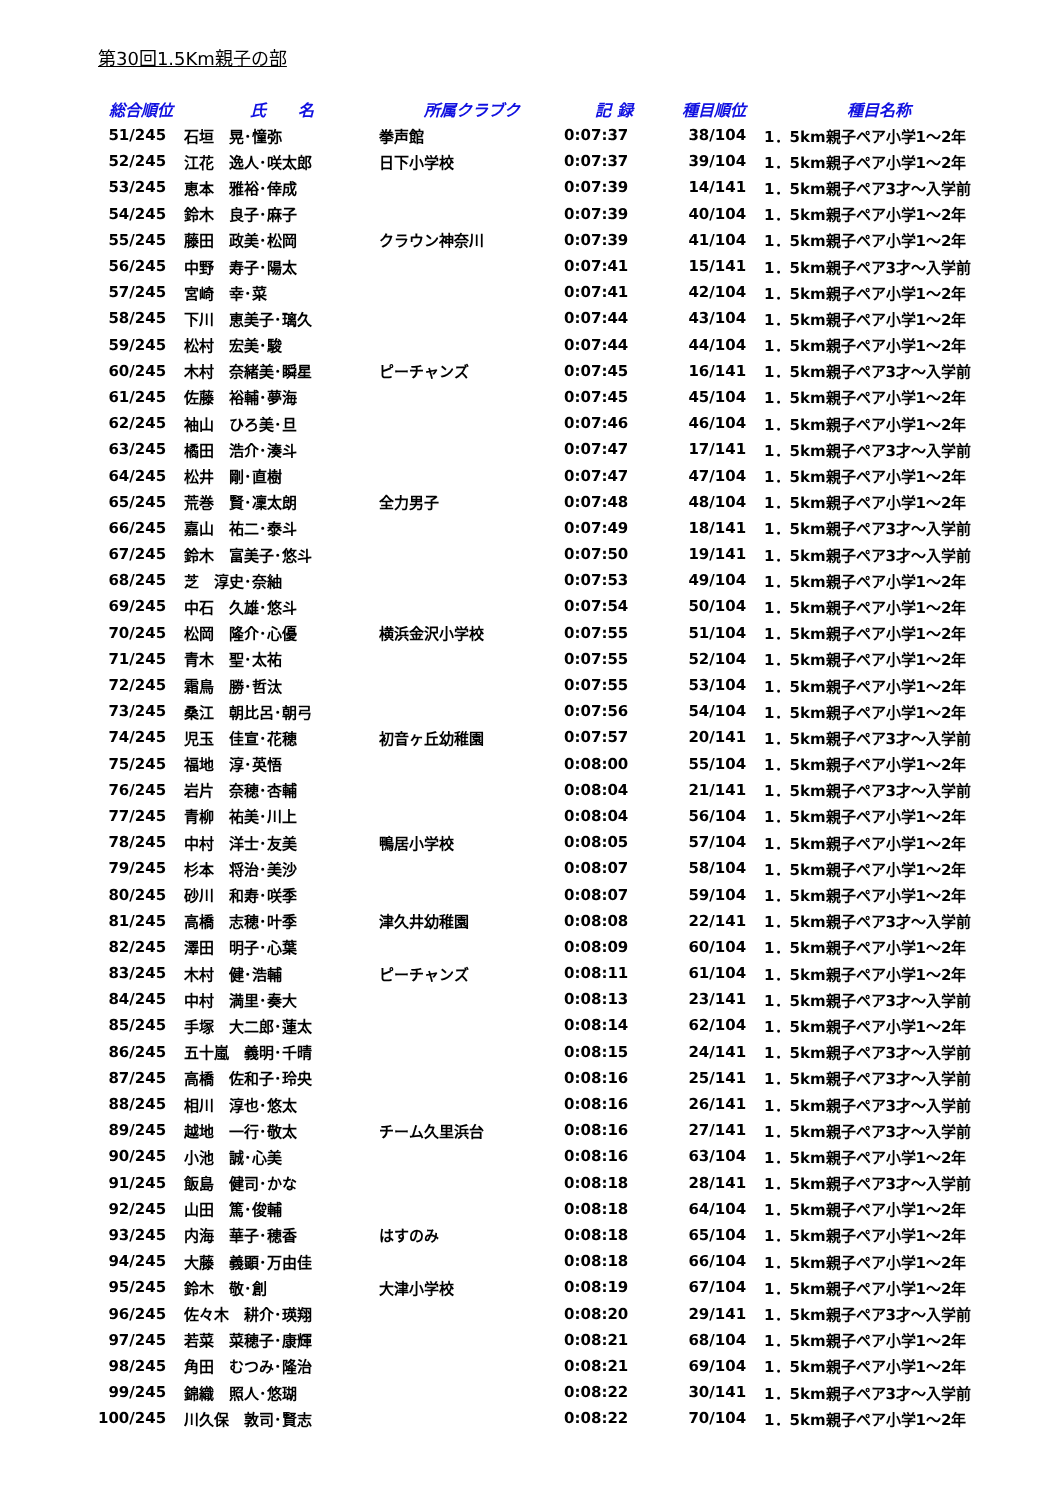第30回1.5Km親子の部
| 総合順位 | 氏 名 | 所属クラブク | 記 録 | 種目順位 | 種目名称 |
| --- | --- | --- | --- | --- | --- |
| 51/245 | 石垣 晃･憧弥 | 拳声館 | 0:07:37 | 38/104 | 1．5km親子ペア小学1～2年 |
| 52/245 | 江花 逸人･咲太郎 | 日下小学校 | 0:07:37 | 39/104 | 1．5km親子ペア小学1～2年 |
| 53/245 | 恵本 雅裕･倖成 | | 0:07:39 | 14/141 | 1．5km親子ペア3才～入学前 |
| 54/245 | 鈴木 良子･麻子 | | 0:07:39 | 40/104 | 1．5km親子ペア小学1～2年 |
| 55/245 | 藤田 政美･松岡 | クラウン神奈川 | 0:07:39 | 41/104 | 1．5km親子ペア小学1～2年 |
| 56/245 | 中野 寿子･陽太 | | 0:07:41 | 15/141 | 1．5km親子ペア3才～入学前 |
| 57/245 | 宮崎 幸･菜 | | 0:07:41 | 42/104 | 1．5km親子ペア小学1～2年 |
| 58/245 | 下川 恵美子･璃久 | | 0:07:44 | 43/104 | 1．5km親子ペア小学1～2年 |
| 59/245 | 松村 宏美･駿 | | 0:07:44 | 44/104 | 1．5km親子ペア小学1～2年 |
| 60/245 | 木村 奈緒美･瞬星 | ピーチャンズ | 0:07:45 | 16/141 | 1．5km親子ペア3才～入学前 |
| 61/245 | 佐藤 裕輔･夢海 | | 0:07:45 | 45/104 | 1．5km親子ペア小学1～2年 |
| 62/245 | 袖山 ひろ美･旦 | | 0:07:46 | 46/104 | 1．5km親子ペア小学1～2年 |
| 63/245 | 橘田 浩介･湊斗 | | 0:07:47 | 17/141 | 1．5km親子ペア3才～入学前 |
| 64/245 | 松井 剛･直樹 | | 0:07:47 | 47/104 | 1．5km親子ペア小学1～2年 |
| 65/245 | 荒巻 賢･凜太朗 | 全力男子 | 0:07:48 | 48/104 | 1．5km親子ペア小学1～2年 |
| 66/245 | 嘉山 祐二･泰斗 | | 0:07:49 | 18/141 | 1．5km親子ペア3才～入学前 |
| 67/245 | 鈴木 富美子･悠斗 | | 0:07:50 | 19/141 | 1．5km親子ペア3才～入学前 |
| 68/245 | 芝 淳史･奈紬 | | 0:07:53 | 49/104 | 1．5km親子ペア小学1～2年 |
| 69/245 | 中石 久雄･悠斗 | | 0:07:54 | 50/104 | 1．5km親子ペア小学1～2年 |
| 70/245 | 松岡 隆介･心優 | 横浜金沢小学校 | 0:07:55 | 51/104 | 1．5km親子ペア小学1～2年 |
| 71/245 | 青木 聖･太祐 | | 0:07:55 | 52/104 | 1．5km親子ペア小学1～2年 |
| 72/245 | 霜鳥 勝･哲汰 | | 0:07:55 | 53/104 | 1．5km親子ペア小学1～2年 |
| 73/245 | 桑江 朝比呂･朝弓 | | 0:07:56 | 54/104 | 1．5km親子ペア小学1～2年 |
| 74/245 | 児玉 佳宣･花穂 | 初音ヶ丘幼稚園 | 0:07:57 | 20/141 | 1．5km親子ペア3才～入学前 |
| 75/245 | 福地 淳･英悟 | | 0:08:00 | 55/104 | 1．5km親子ペア小学1～2年 |
| 76/245 | 岩片 奈穂･杏輔 | | 0:08:04 | 21/141 | 1．5km親子ペア3才～入学前 |
| 77/245 | 青柳 祐美･川上 | | 0:08:04 | 56/104 | 1．5km親子ペア小学1～2年 |
| 78/245 | 中村 洋士･友美 | 鴨居小学校 | 0:08:05 | 57/104 | 1．5km親子ペア小学1～2年 |
| 79/245 | 杉本 将治･美沙 | | 0:08:07 | 58/104 | 1．5km親子ペア小学1～2年 |
| 80/245 | 砂川 和寿･咲季 | | 0:08:07 | 59/104 | 1．5km親子ペア小学1～2年 |
| 81/245 | 高橋 志穂･叶季 | 津久井幼稚園 | 0:08:08 | 22/141 | 1．5km親子ペア3才～入学前 |
| 82/245 | 澤田 明子･心葉 | | 0:08:09 | 60/104 | 1．5km親子ペア小学1～2年 |
| 83/245 | 木村 健･浩輔 | ピーチャンズ | 0:08:11 | 61/104 | 1．5km親子ペア小学1～2年 |
| 84/245 | 中村 満里･奏大 | | 0:08:13 | 23/141 | 1．5km親子ペア3才～入学前 |
| 85/245 | 手塚 大二郎･蓮太 | | 0:08:14 | 62/104 | 1．5km親子ペア小学1～2年 |
| 86/245 | 五十嵐 義明･千晴 | | 0:08:15 | 24/141 | 1．5km親子ペア3才～入学前 |
| 87/245 | 高橋 佐和子･玲央 | | 0:08:16 | 25/141 | 1．5km親子ペア3才～入学前 |
| 88/245 | 相川 淳也･悠太 | | 0:08:16 | 26/141 | 1．5km親子ペア3才～入学前 |
| 89/245 | 越地 一行･敬太 | チーム久里浜台 | 0:08:16 | 27/141 | 1．5km親子ペア3才～入学前 |
| 90/245 | 小池 誠･心美 | | 0:08:16 | 63/104 | 1．5km親子ペア小学1～2年 |
| 91/245 | 飯島 健司･かな | | 0:08:18 | 28/141 | 1．5km親子ペア3才～入学前 |
| 92/245 | 山田 篤･俊輔 | | 0:08:18 | 64/104 | 1．5km親子ペア小学1～2年 |
| 93/245 | 内海 華子･穂香 | はすのみ | 0:08:18 | 65/104 | 1．5km親子ペア小学1～2年 |
| 94/245 | 大藤 義顕･万由佳 | | 0:08:18 | 66/104 | 1．5km親子ペア小学1～2年 |
| 95/245 | 鈴木 敬･創 | 大津小学校 | 0:08:19 | 67/104 | 1．5km親子ペア小学1～2年 |
| 96/245 | 佐々木 耕介･瑛翔 | | 0:08:20 | 29/141 | 1．5km親子ペア3才～入学前 |
| 97/245 | 若菜 菜穂子･康輝 | | 0:08:21 | 68/104 | 1．5km親子ペア小学1～2年 |
| 98/245 | 角田 むつみ･隆治 | | 0:08:21 | 69/104 | 1．5km親子ペア小学1～2年 |
| 99/245 | 錦織 照人･悠瑚 | | 0:08:22 | 30/141 | 1．5km親子ペア3才～入学前 |
| 100/245 | 川久保 敦司･賢志 | | 0:08:22 | 70/104 | 1．5km親子ペア小学1～2年 |